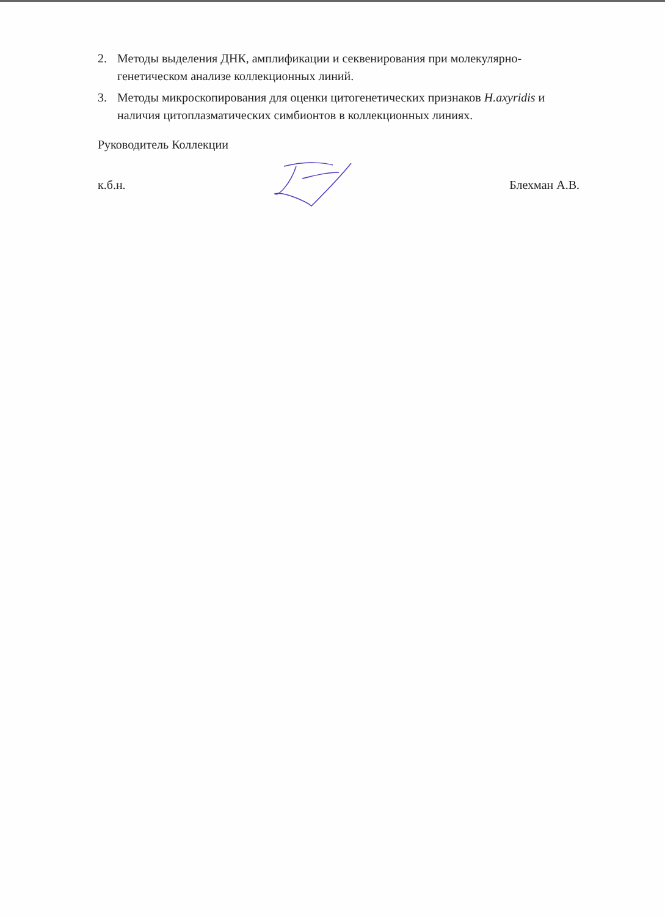2. Методы выделения ДНК, амплификации и секвенирования при молекулярно-генетическом анализе коллекционных линий.
3. Методы микроскопирования для оценки цитогенетических признаков H.axyridis и наличия цитоплазматических симбионтов в коллекционных линиях.
Руководитель Коллекции
к.б.н. Блехман А.В.